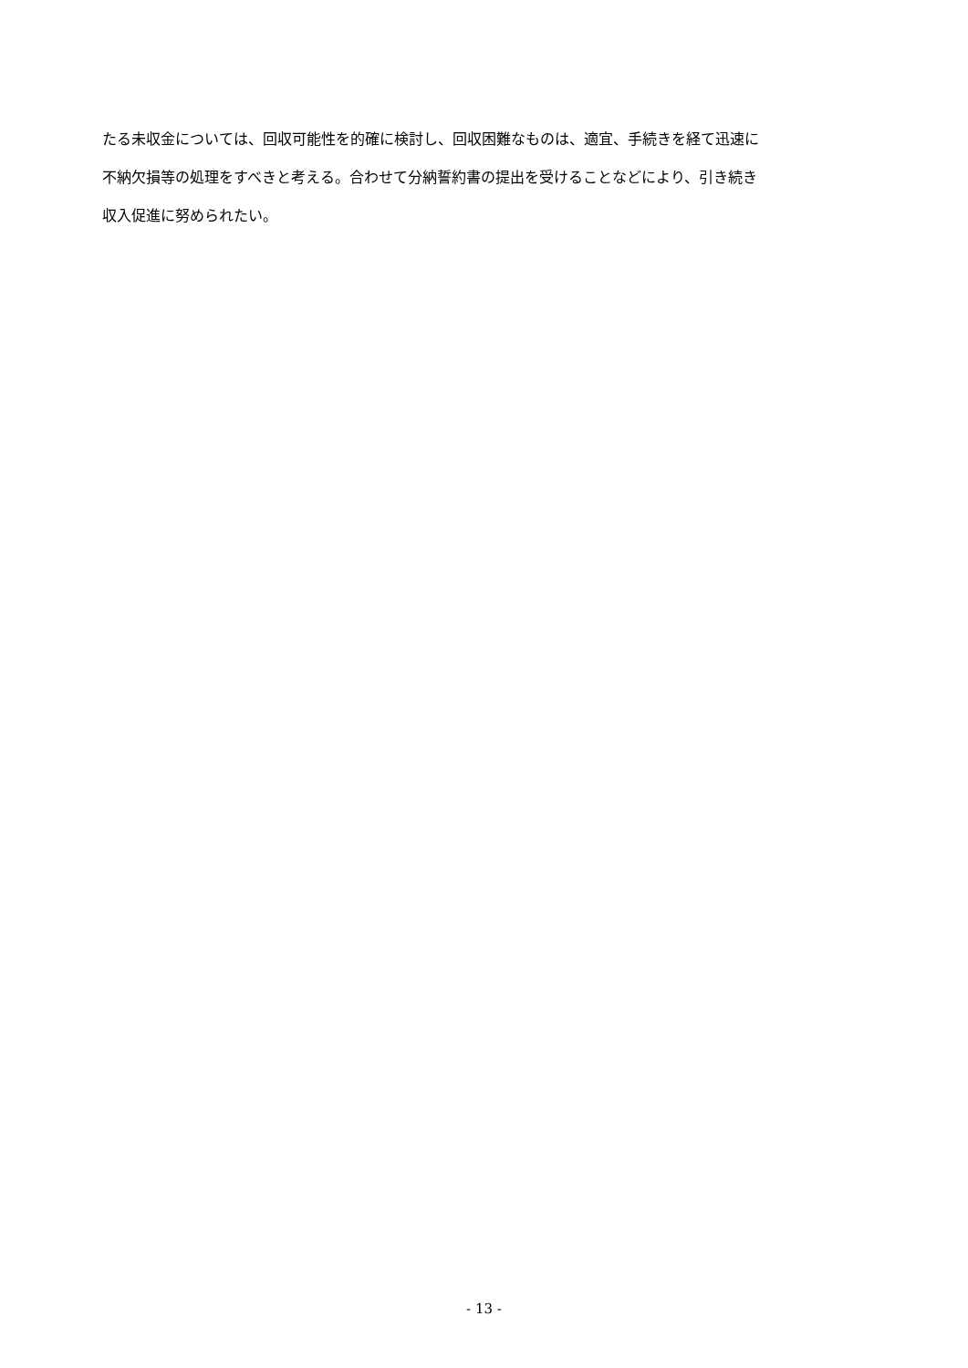たる未収金については、回収可能性を的確に検討し、回収困難なものは、適宜、手続きを経て迅速に
不納欠損等の処理をすべきと考える。合わせて分納誓約書の提出を受けることなどにより、引き続き
収入促進に努められたい。
- 13 -